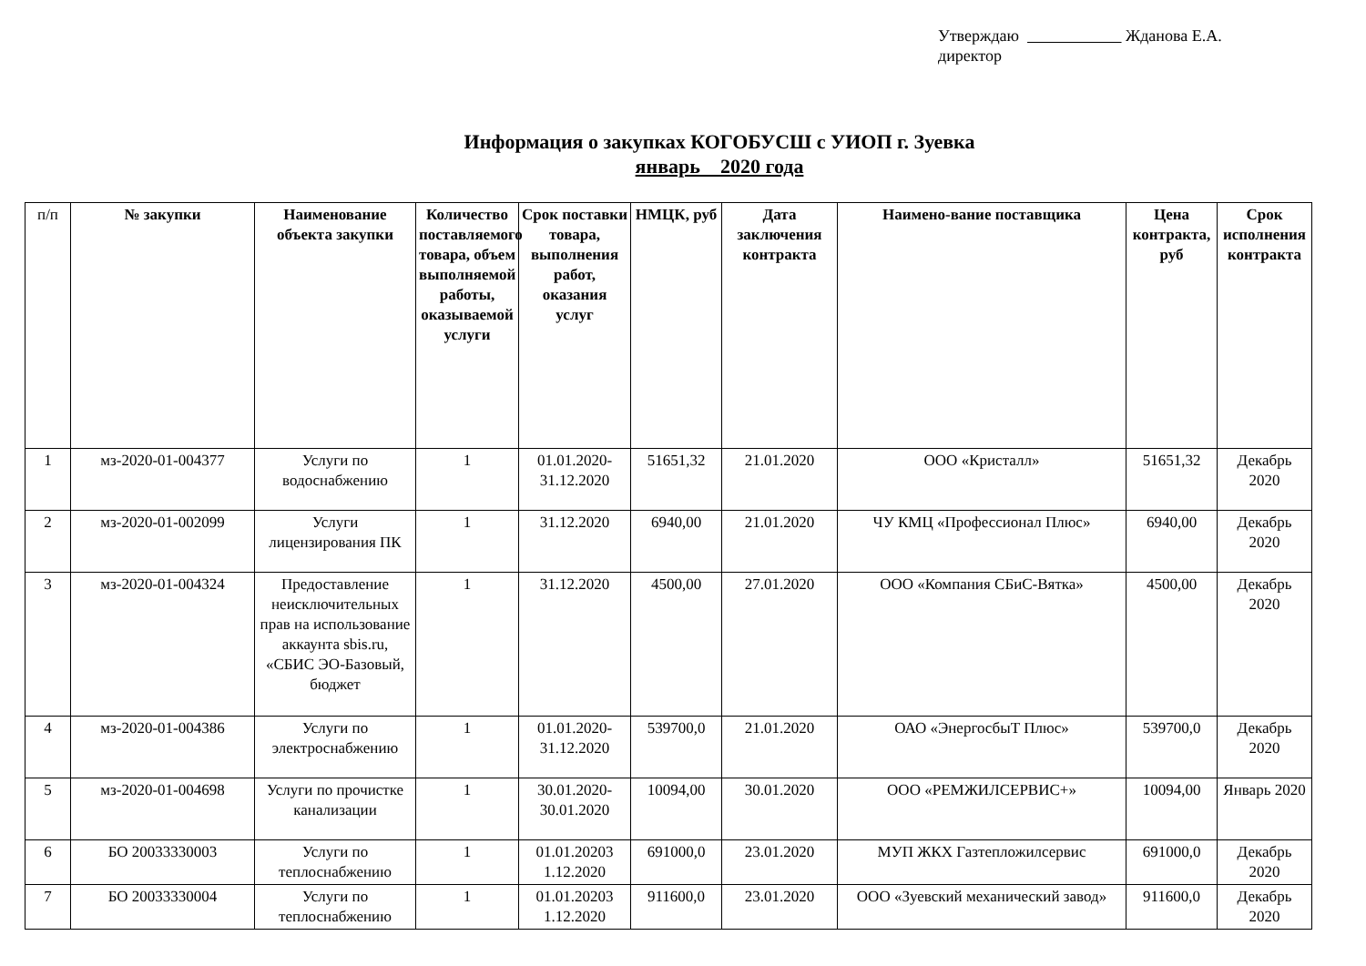Утверждаю Жданова Е.А.
директор
Информация о закупках КОГОБУСШ с УИОП г. Зуевка
январь 2020 года
| п/п | № закупки | Наименование объекта закупки | Количество поставляемого товара, объем выполняемой работы, оказываемой услуги | Срок поставки товара, выполнения работ, оказания услуг | НМЦК, руб | Дата заключения контракта | Наимено-вание поставщика | Цена контракта, руб | Срок исполнения контракта |
| --- | --- | --- | --- | --- | --- | --- | --- | --- | --- |
| 1 | мз-2020-01-004377 | Услуги по водоснабжению | 1 | 01.01.2020-31.12.2020 | 51651,32 | 21.01.2020 | ООО «Кристалл» | 51651,32 | Декабрь 2020 |
| 2 | мз-2020-01-002099 | Услуги лицензирования ПК | 1 | 31.12.2020 | 6940,00 | 21.01.2020 | ЧУ КМЦ «Профессионал Плюс» | 6940,00 | Декабрь 2020 |
| 3 | мз-2020-01-004324 | Предоставление неисключительных прав на использование аккаунта sbis.ru, «СБИС ЭО-Базовый, бюджет | 1 | 31.12.2020 | 4500,00 | 27.01.2020 | ООО «Компания СБиС-Вятка» | 4500,00 | Декабрь 2020 |
| 4 | мз-2020-01-004386 | Услуги по электроснабжению | 1 | 01.01.2020-31.12.2020 | 539700,0 | 21.01.2020 | ОАО «ЭнергосбыТ Плюс» | 539700,0 | Декабрь 2020 |
| 5 | мз-2020-01-004698 | Услуги по прочистке канализации | 1 | 30.01.2020-30.01.2020 | 10094,00 | 30.01.2020 | ООО «РЕМЖИЛСЕРВИС+» | 10094,00 | Январь 2020 |
| 6 | БО 20033330003 | Услуги по теплоснабжению | 1 | 01.01.20203 1.12.2020 | 691000,0 | 23.01.2020 | МУП ЖКХ Газтепложилсервис | 691000,0 | Декабрь 2020 |
| 7 | БО 20033330004 | Услуги по теплоснабжению | 1 | 01.01.20203 1.12.2020 | 911600,0 | 23.01.2020 | ООО «Зуевский механический завод» | 911600,0 | Декабрь 2020 |